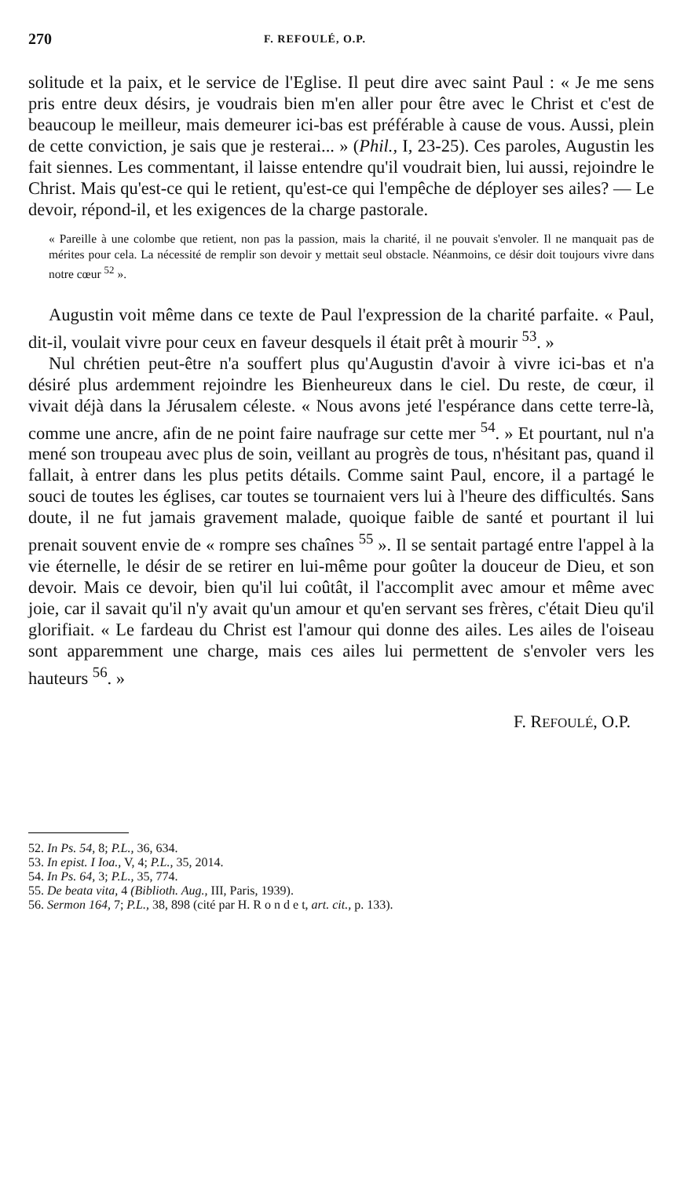270 F. REFOULÉ, O.P.
solitude et la paix, et le service de l'Eglise. Il peut dire avec saint Paul : « Je me sens pris entre deux désirs, je voudrais bien m'en aller pour être avec le Christ et c'est de beaucoup le meilleur, mais demeurer ici-bas est préférable à cause de vous. Aussi, plein de cette conviction, je sais que je resterai... » (Phil., I, 23-25). Ces paroles, Augustin les fait siennes. Les commentant, il laisse entendre qu'il voudrait bien, lui aussi, rejoindre le Christ. Mais qu'est-ce qui le retient, qu'est-ce qui l'empêche de déployer ses ailes? — Le devoir, répond-il, et les exigences de la charge pastorale.
« Pareille à une colombe que retient, non pas la passion, mais la charité, il ne pouvait s'envoler. Il ne manquait pas de mérites pour cela. La nécessité de remplir son devoir y mettait seul obstacle. Néanmoins, ce désir doit toujours vivre dans notre cœur <sup>52</sup> ».
Augustin voit même dans ce texte de Paul l'expression de la charité parfaite. « Paul, dit-il, voulait vivre pour ceux en faveur desquels il était prêt à mourir <sup>53</sup>. »
Nul chrétien peut-être n'a souffert plus qu'Augustin d'avoir à vivre ici-bas et n'a désiré plus ardemment rejoindre les Bienheureux dans le ciel. Du reste, de cœur, il vivait déjà dans la Jérusalem céleste. « Nous avons jeté l'espérance dans cette terre-là, comme une ancre, afin de ne point faire naufrage sur cette mer <sup>54</sup>. » Et pourtant, nul n'a mené son troupeau avec plus de soin, veillant au progrès de tous, n'hésitant pas, quand il fallait, à entrer dans les plus petits détails. Comme saint Paul, encore, il a partagé le souci de toutes les églises, car toutes se tournaient vers lui à l'heure des difficultés. Sans doute, il ne fut jamais gravement malade, quoique faible de santé et pourtant il lui prenait souvent envie de « rompre ses chaînes <sup>55</sup> ». Il se sentait partagé entre l'appel à la vie éternelle, le désir de se retirer en lui-même pour goûter la douceur de Dieu, et son devoir. Mais ce devoir, bien qu'il lui coûtât, il l'accomplit avec amour et même avec joie, car il savait qu'il n'y avait qu'un amour et qu'en servant ses frères, c'était Dieu qu'il glorifiait. « Le fardeau du Christ est l'amour qui donne des ailes. Les ailes de l'oiseau sont apparemment une charge, mais ces ailes lui permettent de s'envoler vers les hauteurs <sup>56</sup>. »
F. REFOULÉ, O.P.
52. In Ps. 54, 8; P.L., 36, 634.
53. In epist. I Ioa., V, 4; P.L., 35, 2014.
54. In Ps. 64, 3; P.L., 35, 774.
55. De beata vita, 4 (Biblioth. Aug., III, Paris, 1939).
56. Sermon 164, 7; P.L., 38, 898 (cité par H. R o n d e t, art. cit., p. 133).